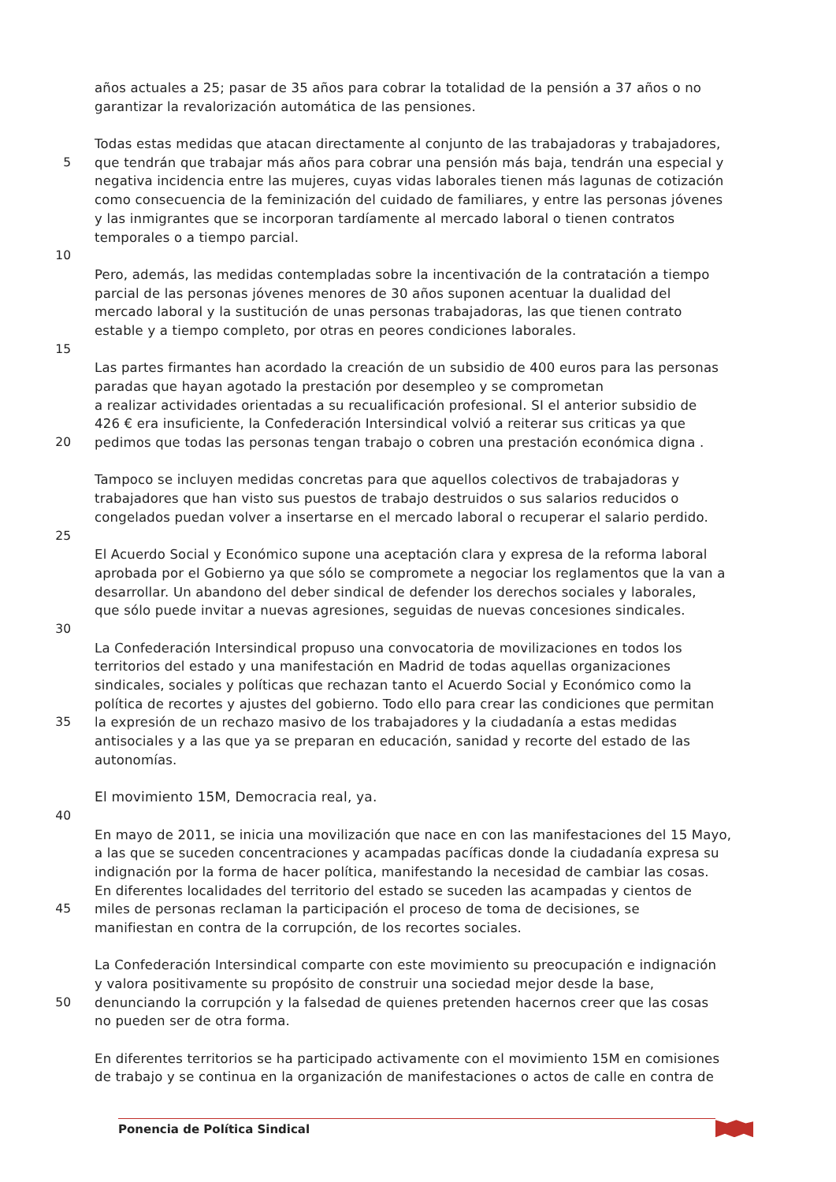años actuales a 25; pasar de 35 años para cobrar la totalidad de la pensión a 37 años o no
garantizar la revalorización automática de las pensiones.
Todas estas medidas que atacan directamente al conjunto de las trabajadoras y trabajadores,
5 que tendrán que trabajar más años para cobrar una pensión más baja, tendrán una especial y
negativa incidencia entre las mujeres, cuyas vidas laborales tienen más lagunas de cotización
como consecuencia de la feminización del cuidado de familiares, y entre las personas jóvenes
y las inmigrantes que se incorporan tardíamente al mercado laboral o tienen contratos
temporales o a tiempo parcial.
10
Pero, además, las medidas contempladas sobre la incentivación de la contratación a tiempo
parcial de las personas jóvenes menores de 30 años suponen acentuar la dualidad del
mercado laboral y la sustitución de unas personas trabajadoras, las que tienen contrato
estable y a tiempo completo, por otras en peores condiciones laborales.
15
Las partes firmantes han acordado la creación de un subsidio de 400 euros para las personas
paradas que hayan agotado la prestación por desempleo y se comprometan
a realizar actividades orientadas a su recualificación profesional. SI el anterior subsidio de
426 € era insuficiente, la Confederación Intersindical volvió a reiterar sus criticas ya que
20 pedimos que todas las personas tengan trabajo o cobren una prestación económica digna .
Tampoco se incluyen medidas concretas para que aquellos colectivos de trabajadoras y
trabajadores que han visto sus puestos de trabajo destruidos o sus salarios reducidos o
congelados puedan volver a insertarse en el mercado laboral o recuperar el salario perdido.
25
El Acuerdo Social y Económico supone una aceptación clara y expresa de la reforma laboral
aprobada por el Gobierno ya que sólo se compromete a negociar los reglamentos que la van a
desarrollar. Un abandono del deber sindical de defender los derechos sociales y laborales,
que sólo puede invitar a nuevas agresiones, seguidas de nuevas concesiones sindicales.
30
La Confederación Intersindical propuso una convocatoria de movilizaciones en todos los
territorios del estado y una manifestación en Madrid de todas aquellas organizaciones
sindicales, sociales y políticas que rechazan tanto el Acuerdo Social y Económico como la
política de recortes y ajustes del gobierno. Todo ello para crear las condiciones que permitan
35 la expresión de un rechazo masivo de los trabajadores y la ciudadanía a estas medidas
antisociales y a las que ya se preparan en educación, sanidad y recorte del estado de las
autonomías.
El movimiento 15M, Democracia real, ya.
40
En mayo de 2011, se inicia una movilización que nace en con las manifestaciones del 15 Mayo,
a las que se suceden concentraciones y acampadas pacíficas donde la ciudadanía expresa su
indignación por la forma de hacer política, manifestando la necesidad de cambiar las cosas.
En diferentes localidades del territorio del estado se suceden las acampadas y cientos de
45 miles de personas reclaman la participación el proceso de toma de decisiones, se
manifiestan en contra de la corrupción, de los recortes sociales.
La Confederación Intersindical comparte con este movimiento su preocupación e indignación
y valora positivamente su propósito de construir una sociedad mejor desde la base,
50 denunciando la corrupción y la falsedad de quienes pretenden hacernos creer que las cosas
no pueden ser de otra forma.
En diferentes territorios se ha participado activamente con el movimiento 15M en comisiones
de trabajo y se continua en la organización de manifestaciones o actos de calle en contra de
Ponencia de Política Sindical